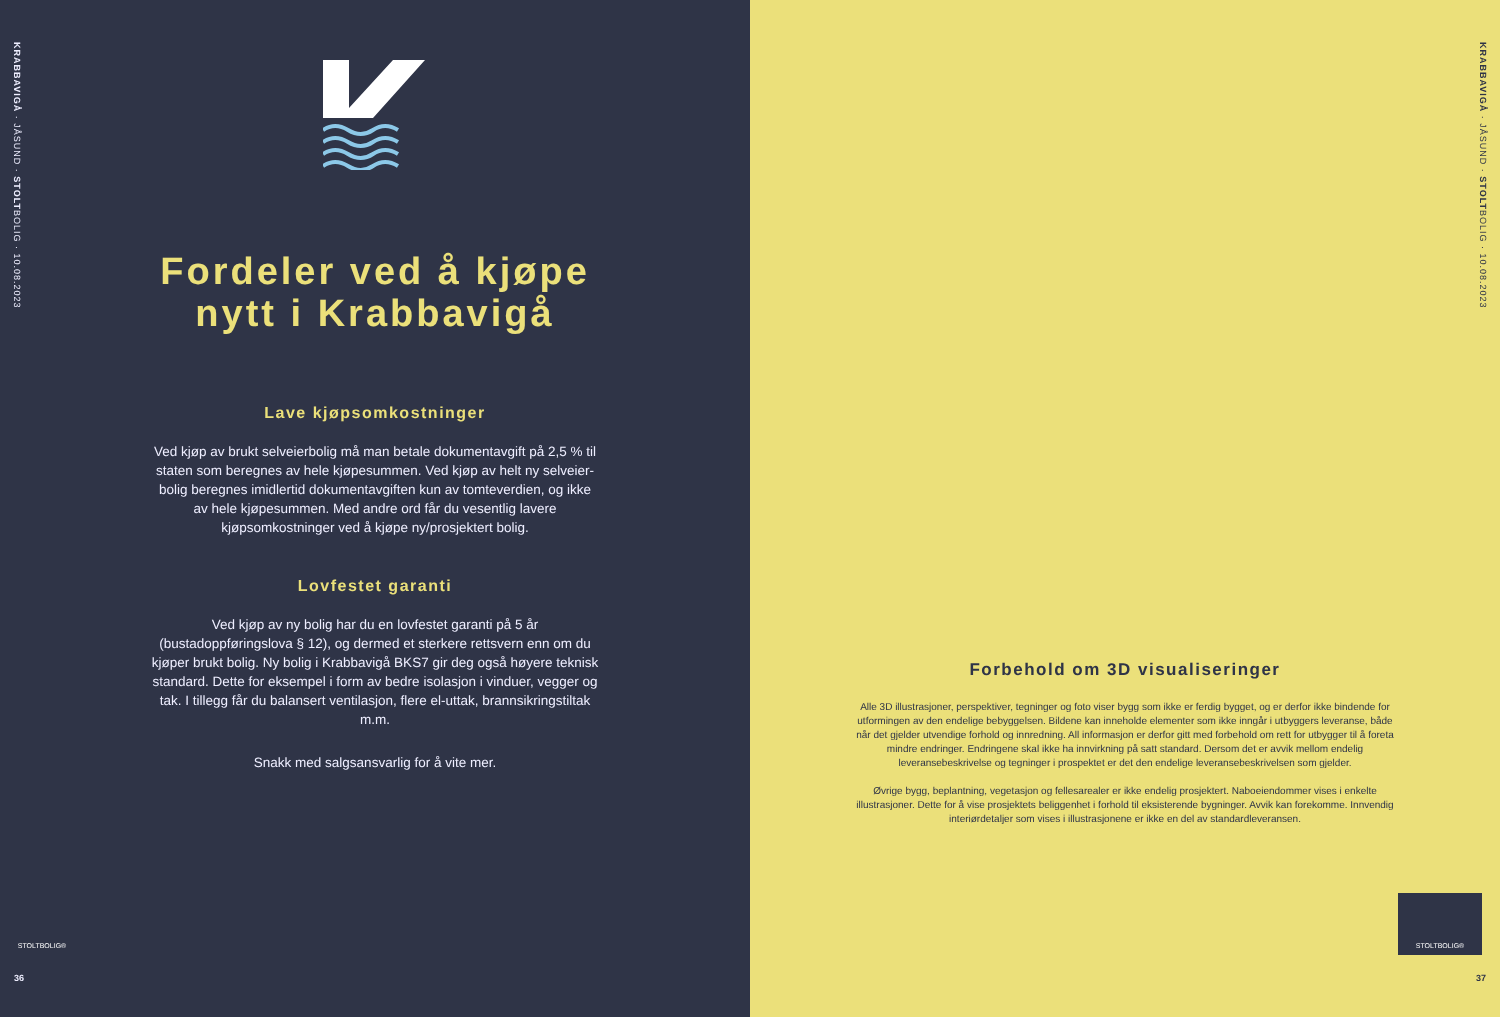KRABBAVIGÅ · JÅSUND · STOLTBOLIG · 10.08.2023
Fordeler ved å kjøpe
nytt i Krabbavigå
Lave kjøpsomkostninger
Ved kjøp av brukt selveierbolig må man betale dokumentavgift på 2,5 % til staten som beregnes av hele kjøpesummen. Ved kjøp av helt ny selveier-bolig beregnes imidlertid dokumentavgiften kun av tomteverdien, og ikke av hele kjøpesummen. Med andre ord får du vesentlig lavere kjøpsomkostninger ved å kjøpe ny/prosjektert bolig.
Lovfestet garanti
Ved kjøp av ny bolig har du en lovfestet garanti på 5 år (bustadoppføringslova § 12), og dermed et sterkere rettsvern enn om du kjøper brukt bolig. Ny bolig i Krabbavigå BKS7 gir deg også høyere teknisk standard. Dette for eksempel i form av bedre isolasjon i vinduer, vegger og tak. I tillegg får du balansert ventilasjon, flere el-uttak, brannsikringstiltak m.m.
Snakk med salgsansvarlig for å vite mer.
STOLTBOLIG®
36
KRABBAVIGÅ · JÅSUND · STOLTBOLIG · 10.08.2023
Forbehold om 3D visualiseringer
Alle 3D illustrasjoner, perspektiver, tegninger og foto viser bygg som ikke er ferdig bygget, og er derfor ikke bindende for utformingen av den endelige bebyggelsen. Bildene kan inneholde elementer som ikke inngår i utbyggers leveranse, både når det gjelder utvendige forhold og innredning. All informasjon er derfor gitt med forbehold om rett for utbygger til å foreta mindre endringer. Endringene skal ikke ha innvirkning på satt standard. Dersom det er avvik mellom endelig leveransebeskrivelse og tegninger i prospektet er det den endelige leveransebeskrivelsen som gjelder.
Øvrige bygg, beplantning, vegetasjon og fellesarealer er ikke endelig prosjektert. Naboeiendommer vises i enkelte illustrasjoner. Dette for å vise prosjektets beliggenhet i forhold til eksisterende bygninger. Avvik kan forekomme. Innvendig interiørdetaljer som vises i illustrasjonene er ikke en del av standardleveransen.
STOLTBOLIG®
37